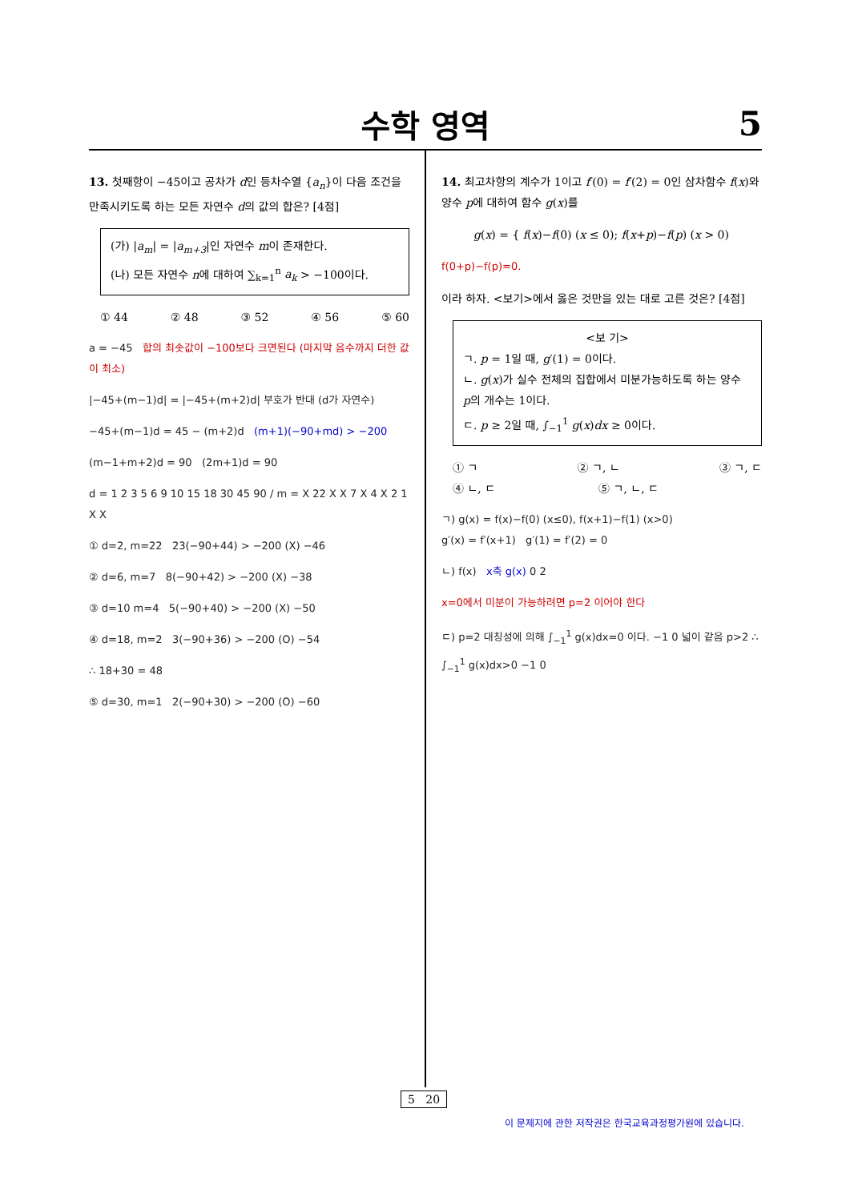수학 영역
5
13. 첫째항이 −45이고 공차가 d인 등차수열 {a<sub>n</sub>}이 다음 조건을 만족시키도록 하는 모든 자연수 d의 값의 합은? [4점]
(가) |a<sub>m</sub>| = |a<sub>m+3</sub>|인 자연수 m이 존재한다.
(나) 모든 자연수 n에 대하여 ∑<sub>k=1</sub><sup>n</sup> a<sub>k</sub> > −100이다.
① 44 ② 48 ③ 52 ④ 56 ⑤ 60
a = −45 합의 최솟값이 −100보다 크면된다 (마지막 음수까지 더한 값이 최소)
|−45+(m−1)d| = |−45+(m+2)d| 부호가 반대 (d가 자연수)
−45+(m−1)d = 45 − (m+2)d (m+1)(−90+md) > −200
(m−1+m+2)d = 90 (2m+1)d = 90
d = 1 2 3 5 6 9 10 15 18 30 45 90 / m = X 22 X X 7 X 4 X 2 1 X X
① d=2, m=22 23(−90+44) > −200 (X) −46
② d=6, m=7 8(−90+42) > −200 (X) −38
③ d=10 m=4 5(−90+40) > −200 (X) −50
④ d=18, m=2 3(−90+36) > −200 (O) −54
∴ 18+30 = 48
⑤ d=30, m=1 2(−90+30) > −200 (O) −60
14. 최고차항의 계수가 1이고 f′(0) = f′(2) = 0인 삼차함수 f(x)와 양수 p에 대하여 함수 g(x)를
g(x) = { f(x)−f(0) (x ≤ 0); f(x+p)−f(p) (x > 0)
f(0+p)−f(p)=0.
이라 하자. <보기>에서 옳은 것만을 있는 대로 고른 것은? [4점]
<보 기>
ㄱ. p = 1일 때, g′(1) = 0이다.
ㄴ. g(x)가 실수 전체의 집합에서 미분가능하도록 하는 양수 p의 개수는 1이다.
ㄷ. p ≥ 2일 때, ∫<sub>−1</sub><sup>1</sup> g(x)dx ≥ 0이다.
① ㄱ ② ㄱ, ㄴ ③ ㄱ, ㄷ
④ ㄴ, ㄷ ⑤ ㄱ, ㄴ, ㄷ
ㄱ) g(x) = f(x)−f(0) (x≤0), f(x+1)−f(1) (x>0)
g′(x) = f′(x+1) g′(1) = f′(2) = 0
ㄴ) f(x) x축 g(x) 0 2
x=0에서 미분이 가능하려면 p=2 이어야 한다
ㄷ) p=2 대칭성에 의해 ∫<sub>−1</sub><sup>1</sup> g(x)dx=0 이다. −1 0 넓이 같음 p>2 ∴ ∫<sub>−1</sub><sup>1</sup> g(x)dx>0 −1 0
5 20
이 문제지에 관한 저작권은 한국교육과정평가원에 있습니다.